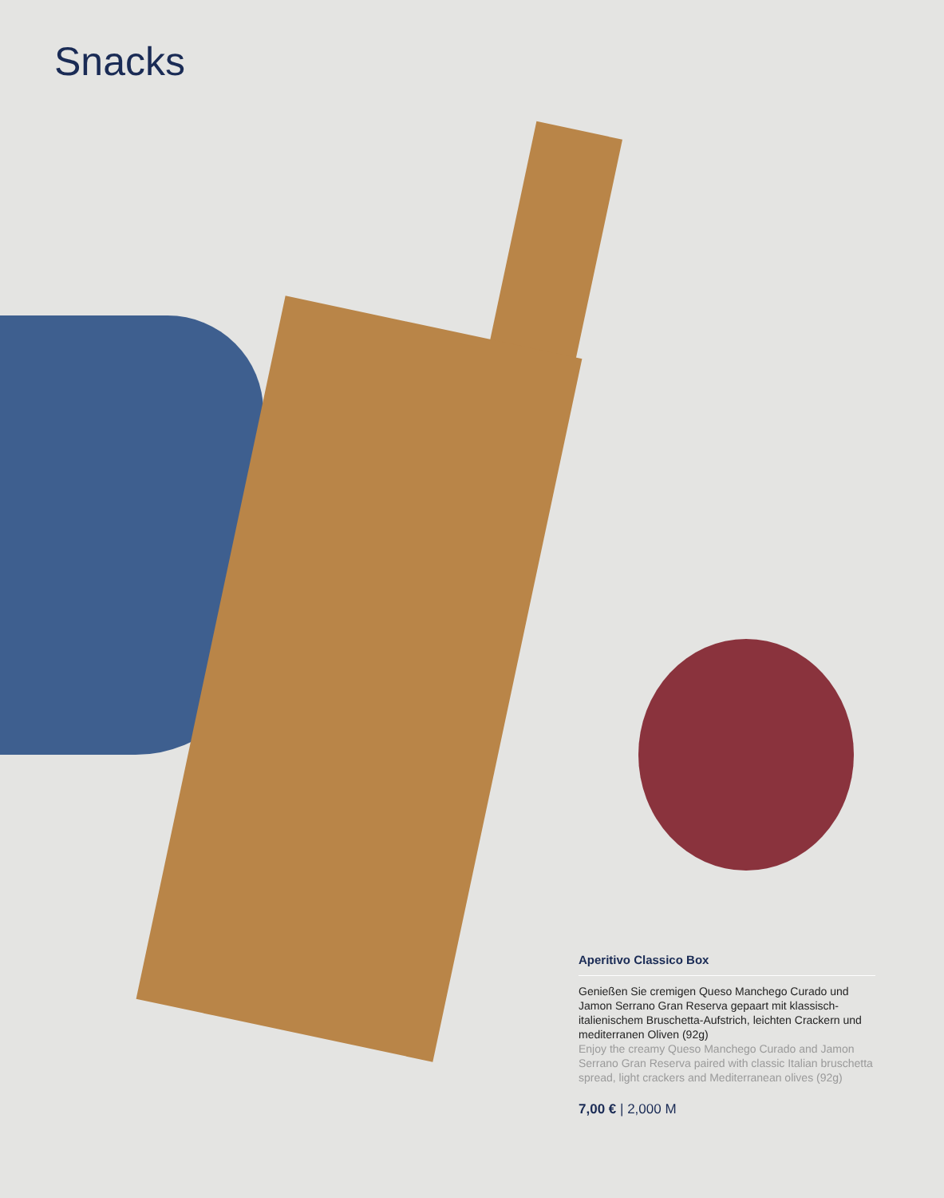Snacks
Aperitivo Classico Box
Genießen Sie cremigen Queso Manchego Curado und Jamon Serrano Gran Reserva gepaart mit klassisch-italienischem Bruschetta-Aufstrich, leichten Crackern und mediterranen Oliven (92g)
Enjoy the creamy Queso Manchego Curado and Jamon Serrano Gran Reserva paired with classic Italian bruschetta spread, light crackers and Mediterranean olives (92g)
7,00 € | 2,000 M